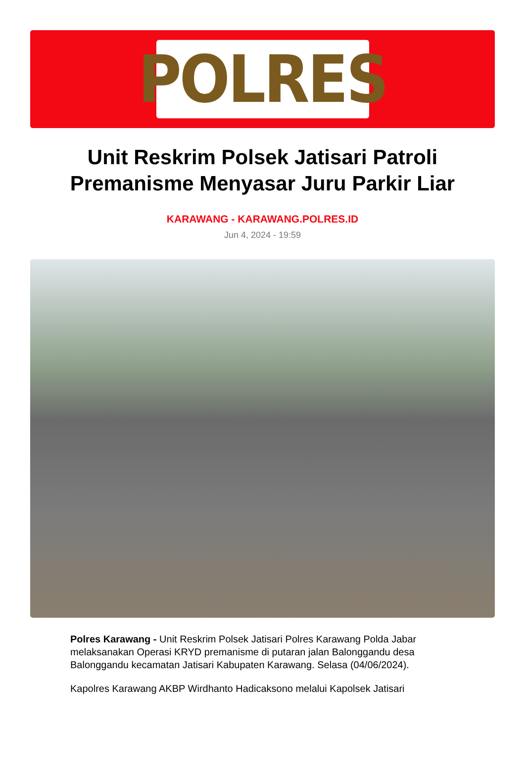POLRES
Unit Reskrim Polsek Jatisari Patroli Premanisme Menyasar Juru Parkir Liar
KARAWANG - KARAWANG.POLRES.ID
Jun 4, 2024 - 19:59
Polres Karawang - Unit Reskrim Polsek Jatisari Polres Karawang Polda Jabar melaksanakan Operasi KRYD premanisme di putaran jalan Balonggandu desa Balonggandu kecamatan Jatisari Kabupaten Karawang. Selasa (04/06/2024).
Kapolres Karawang AKBP Wirdhanto Hadicaksono melalui Kapolsek Jatisari